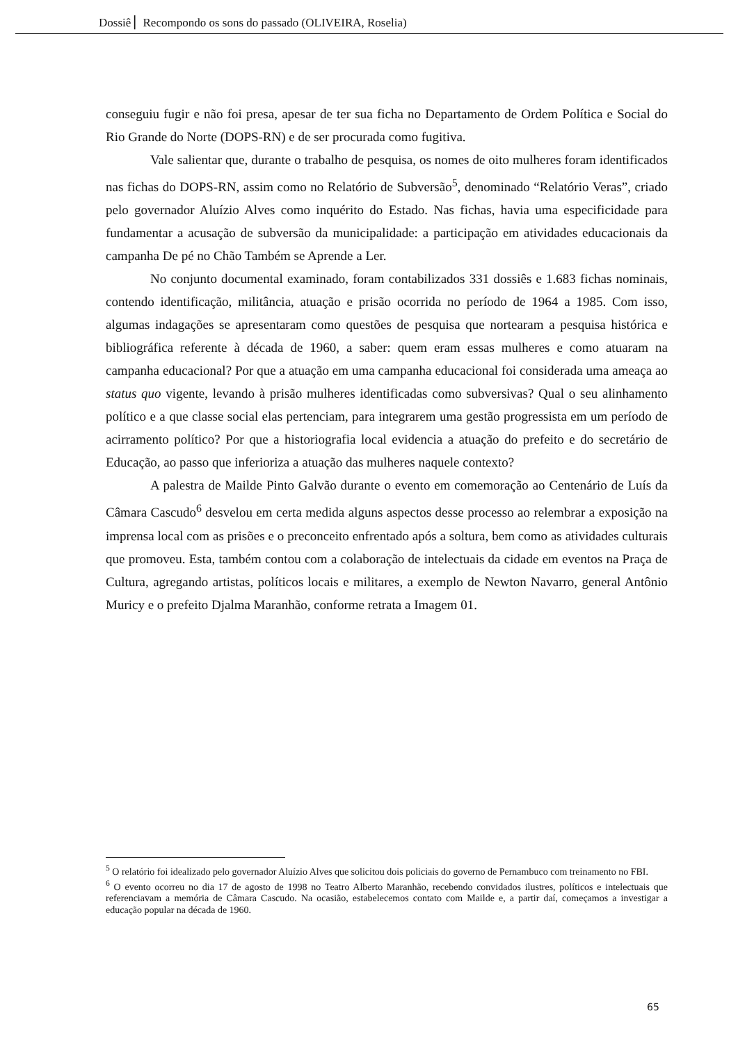Dossiê ▏Recompondo os sons do passado (OLIVEIRA, Roselia)
conseguiu fugir e não foi presa, apesar de ter sua ficha no Departamento de Ordem Política e Social do Rio Grande do Norte (DOPS-RN) e de ser procurada como fugitiva.
Vale salientar que, durante o trabalho de pesquisa, os nomes de oito mulheres foram identificados nas fichas do DOPS-RN, assim como no Relatório de Subversão<sup>5</sup>, denominado “Relatório Veras”, criado pelo governador Aluízio Alves como inquérito do Estado. Nas fichas, havia uma especificidade para fundamentar a acusação de subversão da municipalidade: a participação em atividades educacionais da campanha De pé no Chão Também se Aprende a Ler.
No conjunto documental examinado, foram contabilizados 331 dossiês e 1.683 fichas nominais, contendo identificação, militância, atuação e prisão ocorrida no período de 1964 a 1985. Com isso, algumas indagações se apresentaram como questões de pesquisa que nortearam a pesquisa histórica e bibliográfica referente à década de 1960, a saber: quem eram essas mulheres e como atuaram na campanha educacional? Por que a atuação em uma campanha educacional foi considerada uma ameaça ao status quo vigente, levando à prisão mulheres identificadas como subversivas? Qual o seu alinhamento político e a que classe social elas pertenciam, para integrarem uma gestão progressista em um período de acirramento político? Por que a historiografia local evidencia a atuação do prefeito e do secretário de Educação, ao passo que inferioriza a atuação das mulheres naquele contexto?
A palestra de Mailde Pinto Galvão durante o evento em comemoração ao Centenário de Luís da Câmara Cascudo<sup>6</sup> desvelou em certa medida alguns aspectos desse processo ao relembrar a exposição na imprensa local com as prisões e o preconceito enfrentado após a soltura, bem como as atividades culturais que promoveu. Esta, também contou com a colaboração de intelectuais da cidade em eventos na Praça de Cultura, agregando artistas, políticos locais e militares, a exemplo de Newton Navarro, general Antônio Muricy e o prefeito Djalma Maranhão, conforme retrata a Imagem 01.
<sup>5</sup> O relatório foi idealizado pelo governador Aluízio Alves que solicitou dois policiais do governo de Pernambuco com treinamento no FBI.
<sup>6</sup> O evento ocorreu no dia 17 de agosto de 1998 no Teatro Alberto Maranhão, recebendo convidados ilustres, políticos e intelectuais que referenciavam a memória de Câmara Cascudo. Na ocasião, estabelecemos contato com Mailde e, a partir daí, começamos a investigar a educação popular na década de 1960.
65